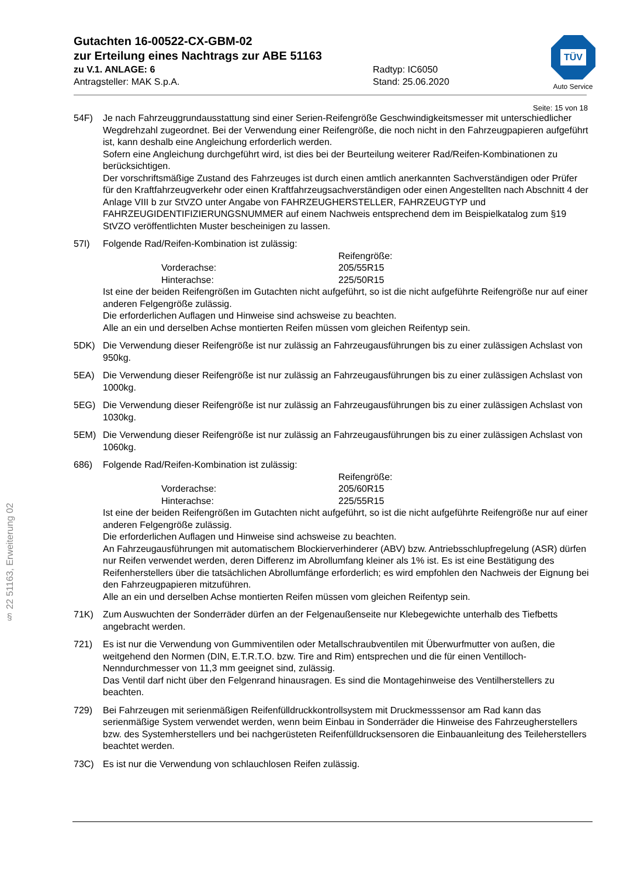TÜV
Auto Service
§ 22 51163, Erweiterung 02
Gutachten 16-00522-CX-GBM-02
zur Erteilung eines Nachtrags zur ABE 51163
zu V.1. ANLAGE: 6
Antragsteller: MAK S.p.A.
Radtyp: IC6050
Stand: 25.06.2020
Seite: 15 von 18
54F) Je nach Fahrzeuggrundausstattung sind einer Serien-Reifengröße Geschwindigkeitsmesser mit unterschiedlicher Wegdrehzahl zugeordnet. Bei der Verwendung einer Reifengröße, die noch nicht in den Fahrzeugpapieren aufgeführt ist, kann deshalb eine Angleichung erforderlich werden.
Sofern eine Angleichung durchgeführt wird, ist dies bei der Beurteilung weiterer Rad/Reifen-Kombinationen zu berücksichtigen.
Der vorschriftsmäßige Zustand des Fahrzeuges ist durch einen amtlich anerkannten Sachverständigen oder Prüfer für den Kraftfahrzeugverkehr oder einen Kraftfahrzeugsachverständigen oder einen Angestellten nach Abschnitt 4 der Anlage VIII b zur StVZO unter Angabe von FAHRZEUGHERSTELLER, FAHRZEUGTYP und FAHRZEUGIDENTIFIZIERUNGSNUMMER auf einem Nachweis entsprechend dem im Beispielkatalog zum §19 StVZO veröffentlichten Muster bescheinigen zu lassen.
57I) Folgende Rad/Reifen-Kombination ist zulässig:
Reifengröße: Vorderachse: 205/55R15 Hinterachse: 225/50R15
Ist eine der beiden Reifengrößen im Gutachten nicht aufgeführt, so ist die nicht aufgeführte Reifengröße nur auf einer anderen Felgengröße zulässig.
Die erforderlichen Auflagen und Hinweise sind achsweise zu beachten.
Alle an ein und derselben Achse montierten Reifen müssen vom gleichen Reifentyp sein.
5DK) Die Verwendung dieser Reifengröße ist nur zulässig an Fahrzeugausführungen bis zu einer zulässigen Achslast von 950kg.
5EA) Die Verwendung dieser Reifengröße ist nur zulässig an Fahrzeugausführungen bis zu einer zulässigen Achslast von 1000kg.
5EG) Die Verwendung dieser Reifengröße ist nur zulässig an Fahrzeugausführungen bis zu einer zulässigen Achslast von 1030kg.
5EM) Die Verwendung dieser Reifengröße ist nur zulässig an Fahrzeugausführungen bis zu einer zulässigen Achslast von 1060kg.
686) Folgende Rad/Reifen-Kombination ist zulässig:
Reifengröße: Vorderachse: 205/60R15 Hinterachse: 225/55R15
Ist eine der beiden Reifengrößen im Gutachten nicht aufgeführt, so ist die nicht aufgeführte Reifengröße nur auf einer anderen Felgengröße zulässig.
Die erforderlichen Auflagen und Hinweise sind achsweise zu beachten.
An Fahrzeugausführungen mit automatischem Blockierverhinderer (ABV) bzw. Antriebsschlupfregelung (ASR) dürfen nur Reifen verwendet werden, deren Differenz im Abrollumfang kleiner als 1% ist. Es ist eine Bestätigung des Reifenherstellers über die tatsächlichen Abrollumfänge erforderlich; es wird empfohlen den Nachweis der Eignung bei den Fahrzeugpapieren mitzuführen.
Alle an ein und derselben Achse montierten Reifen müssen vom gleichen Reifentyp sein.
71K) Zum Auswuchten der Sonderräder dürfen an der Felgenaußenseite nur Klebegewichte unterhalb des Tiefbetts angebracht werden.
721) Es ist nur die Verwendung von Gummiventilen oder Metallschraubventilen mit Überwurfmutter von außen, die weitgehend den Normen (DIN, E.T.R.T.O. bzw. Tire and Rim) entsprechen und die für einen Ventilloch-Nenndurchmesser von 11,3 mm geeignet sind, zulässig.
Das Ventil darf nicht über den Felgenrand hinausragen. Es sind die Montagehinweise des Ventilherstellers zu beachten.
729) Bei Fahrzeugen mit serienmäßigen Reifenfülldruckkontrollsystem mit Druckmesssensor am Rad kann das serienmäßige System verwendet werden, wenn beim Einbau in Sonderräder die Hinweise des Fahrzeugherstellers bzw. des Systemherstellers und bei nachgerüsteten Reifenfülldrucksensoren die Einbauanleitung des Teileherstellers beachtet werden.
73C) Es ist nur die Verwendung von schlauchlosen Reifen zulässig.